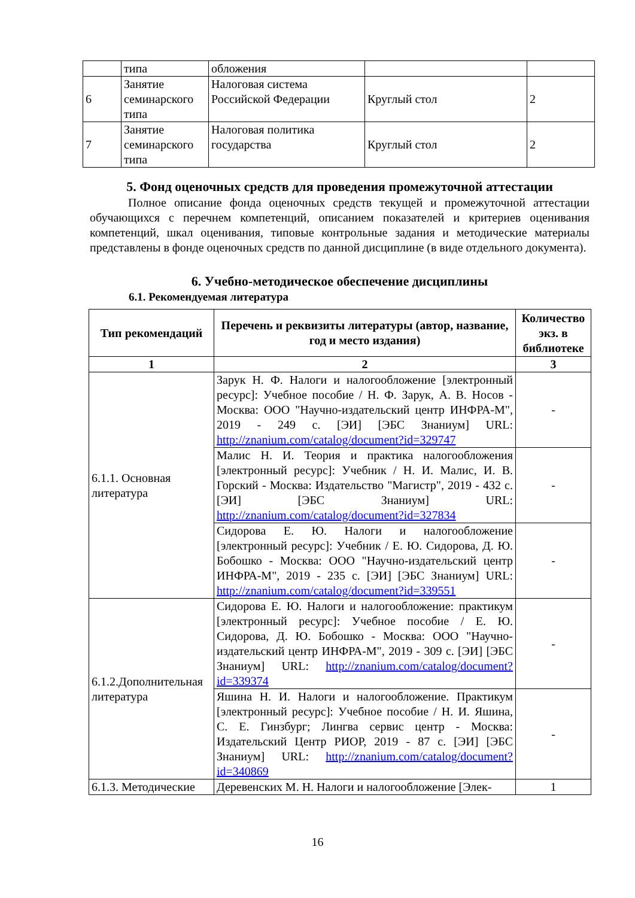| | типа | обложения | | |
| 6 | Занятие семинарского типа | Налоговая система Российской Федерации | Круглый стол | 2 |
| 7 | Занятие семинарского типа | Налоговая политика государства | Круглый стол | 2 |
5. Фонд оценочных средств для проведения промежуточной аттестации
Полное описание фонда оценочных средств текущей и промежуточной аттестации обучающихся с перечнем компетенций, описанием показателей и критериев оценивания компетенций, шкал оценивания, типовые контрольные задания и методические материалы представлены в фонде оценочных средств по данной дисциплине (в виде отдельного документа).
6. Учебно-методическое обеспечение дисциплины
6.1. Рекомендуемая литература
| Тип рекомендаций | Перечень и реквизиты литературы (автор, название, год и место издания) | Количество экз. в библиотеке |
| --- | --- | --- |
| 1 | 2 | 3 |
| 6.1.1. Основная литература | Зарук Н. Ф. Налоги и налогообложение [электронный ресурс]: Учебное пособие / Н. Ф. Зарук, А. В. Носов - Москва: ООО "Научно-издательский центр ИНФРА-М", 2019 - 249 с. [ЭИ] [ЭБС Знаниум] URL: http://znanium.com/catalog/document?id=329747 | - |
| | Малис Н. И. Теория и практика налогообложения [электронный ресурс]: Учебник / Н. И. Малис, И. В. Горский - Москва: Издательство "Магистр", 2019 - 432 с. [ЭИ] [ЭБС Знаниум] URL: http://znanium.com/catalog/document?id=327834 | - |
| | Сидорова Е. Ю. Налоги и налогообложение [электронный ресурс]: Учебник / Е. Ю. Сидорова, Д. Ю. Бобошко - Москва: ООО "Научно-издательский центр ИНФРА-М", 2019 - 235 с. [ЭИ] [ЭБС Знаниум] URL: http://znanium.com/catalog/document?id=339551 | - |
| 6.1.2.Дополнительная литература | Сидорова Е. Ю. Налоги и налогообложение: практикум [электронный ресурс]: Учебное пособие / Е. Ю. Сидорова, Д. Ю. Бобошко - Москва: ООО "Научно-издательский центр ИНФРА-М", 2019 - 309 с. [ЭИ] [ЭБС Знаниум] URL: http://znanium.com/catalog/document?id=339374 | - |
| | Яшина Н. И. Налоги и налогообложение. Практикум [электронный ресурс]: Учебное пособие / Н. И. Яшина, С. Е. Гинзбург; Лингва сервис центр - Москва: Издательский Центр РИОР, 2019 - 87 с. [ЭИ] [ЭБС Знаниум] URL: http://znanium.com/catalog/document?id=340869 | - |
| 6.1.3. Методические | Деревенских М. Н. Налоги и налогообложение [Элек- | 1 |
16